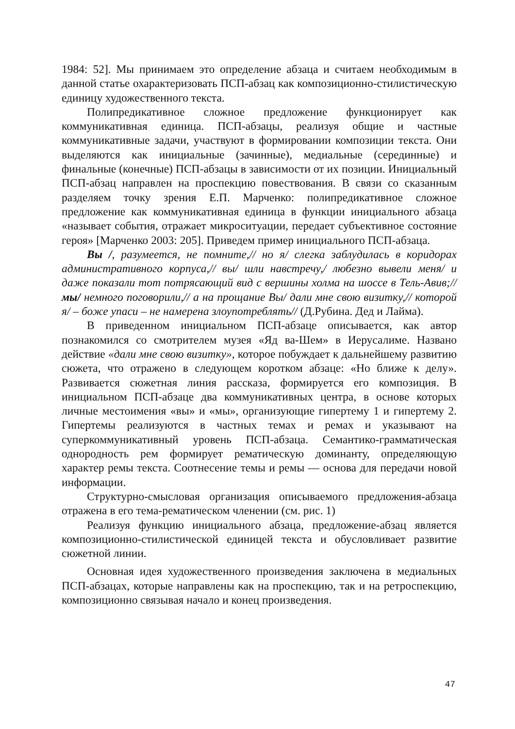1984: 52]. Мы принимаем это определение абзаца и считаем необходимым в данной статье охарактеризовать ПСП-абзац как композиционно-стилистическую единицу художественного текста.
Полипредикативное сложное предложение функционирует как коммуникативная единица. ПСП-абзацы, реализуя общие и частные коммуникативные задачи, участвуют в формировании композиции текста. Они выделяются как инициальные (зачинные), медиальные (серединные) и финальные (конечные) ПСП-абзацы в зависимости от их позиции. Инициальный ПСП-абзац направлен на проспекцию повествования. В связи со сказанным разделяем точку зрения Е.П. Марченко: полипредикативное сложное предложение как коммуникативная единица в функции инициального абзаца «называет события, отражает микроситуации, передает субъективное состояние героя» [Марченко 2003: 205]. Приведем пример инициального ПСП-абзаца.
Вы /, разумеется, не помните,// но я/ слегка заблудилась в коридорах административного корпуса,// вы/ шли навстречу,/ любезно вывели меня/ и даже показали тот потрясающий вид с вершины холма на шоссе в Тель-Авив;// мы/ немного поговорили,// а на прощание Вы/ дали мне свою визитку,// которой я/ – боже упаси – не намерена злоупотреблять// (Д.Рубина. Дед и Лайма).
В приведенном инициальном ПСП-абзаце описывается, как автор познакомился со смотрителем музея «Яд ва-Шем» в Иерусалиме. Названо действие «дали мне свою визитку», которое побуждает к дальнейшему развитию сюжета, что отражено в следующем коротком абзаце: «Но ближе к делу». Развивается сюжетная линия рассказа, формируется его композиция. В инициальном ПСП-абзаце два коммуникативных центра, в основе которых личные местоимения «вы» и «мы», организующие гипертему 1 и гипертему 2. Гипертемы реализуются в частных темах и ремах и указывают на суперкоммуникативный уровень ПСП-абзаца. Семантико-грамматическая однородность рем формирует рематическую доминанту, определяющую характер ремы текста. Соотнесение темы и ремы — основа для передачи новой информации.
Структурно-смысловая организация описываемого предложения-абзаца отражена в его тема-рематическом членении (см. рис. 1)
Реализуя функцию инициального абзаца, предложение-абзац является композиционно-стилистической единицей текста и обусловливает развитие сюжетной линии.
Основная идея художественного произведения заключена в медиальных ПСП-абзацах, которые направлены как на проспекцию, так и на ретроспекцию, композиционно связывая начало и конец произведения.
47